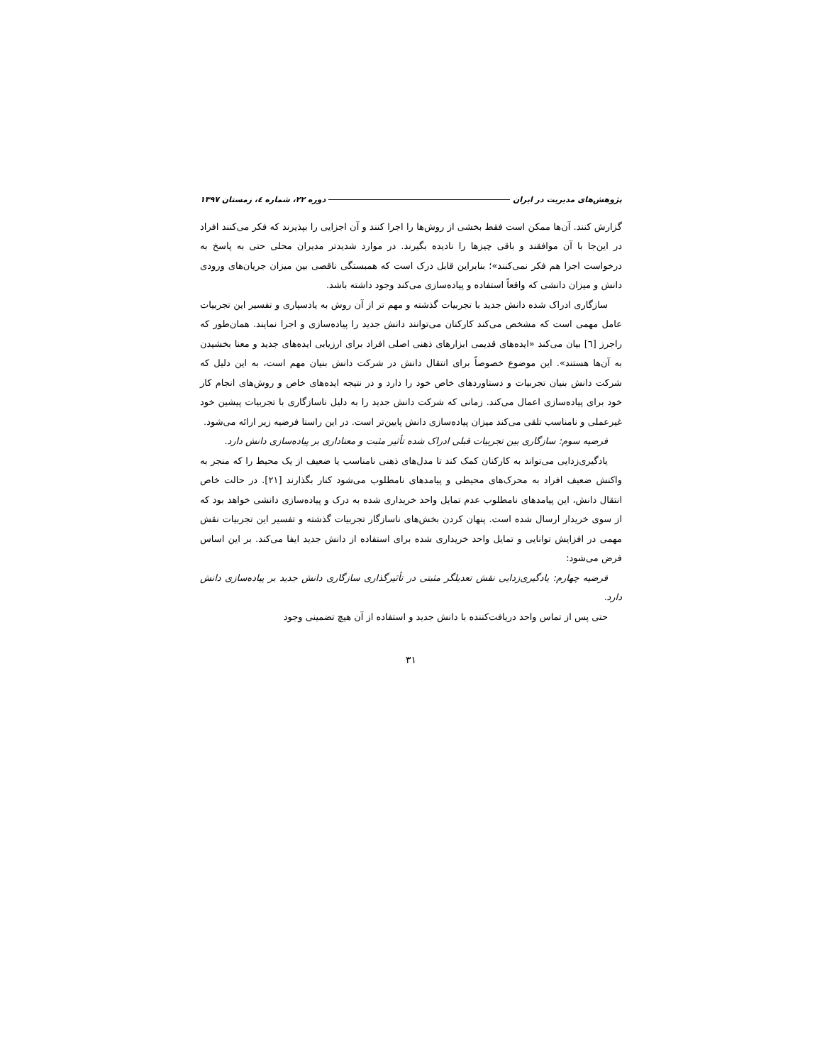پژوهش‌های مدیریت در ایران دوره ۲۲، شماره ٤، زمستان ۱۳۹۷
گزارش کنند. آن‌ها ممکن است فقط بخشی از روش‌ها را اجرا کنند و آن اجزایی را بپذیرند که فکر می‌کنند افراد در این‌جا با آن موافقند و باقی چیزها را نادیده بگیرند. در موارد شدیدتر مدیران محلی حتی به پاسخ به درخواست اجرا هم فکر نمی‌کنند»؛ بنابراین قابل درک است که همبستگی ناقصی بین میزان جریان‌های ورودی دانش و میزان دانشی که واقعاً استفاده و پیاده‌سازی می‌کند وجود داشته باشد.
سازگاری ادراک شده دانش جدید با تجربیات گذشته و مهم تر از آن روش به یادسپاری و تفسیر این تجربیات عامل مهمی است که مشخص می‌کند کارکنان می‌توانند دانش جدید را پیاده‌سازی و اجرا نمایند. همان‌طور که راجرز [٦] بیان می‌کند «ایده‌های قدیمی ابزارهای ذهنی اصلی افراد برای ارزیابی ایده‌های جدید و معنا بخشیدن به آن‌ها هستند». این موضوع خصوصاً برای انتقال دانش در شرکت دانش بنیان مهم است، به این دلیل که شرکت دانش بنیان تجربیات و دستاوردهای خاص خود را دارد و در نتیجه ایده‌های خاص و روش‌های انجام کار خود برای پیاده‌سازی اعمال می‌کند. زمانی که شرکت دانش جدید را به دلیل ناسازگاری با تجربیات پیشین خود غیرعملی و نامناسب تلقی می‌کند میزان پیاده‌سازی دانش پایین‌تر است. در این راستا فرضیه زیر ارائه می‌شود.
فرضیه سوم: سازگاری بین تجربیات قبلی ادراک شده تأثیر مثبت و معناداری بر پیاده‌سازی دانش دارد.
یادگیری‌زدایی می‌تواند به کارکنان کمک کند تا مدل‌های ذهنی نامناسب یا ضعیف از یک محیط را که منجر به واکنش ضعیف افراد به محرک‌های محیطی و پیامدهای نامطلوب می‌شود کنار بگذارند [۲۱]. در حالت خاص انتقال دانش، این پیامدهای نامطلوب عدم تمایل واحد خریداری شده به درک و پیاده‌سازی دانشی خواهد بود که از سوی خریدار ارسال شده است. پنهان کردن بخش‌های ناسازگار تجربیات گذشته و تفسیر این تجربیات نقش مهمی در افزایش توانایی و تمایل واحد خریداری شده برای استفاده از دانش جدید ایفا می‌کند. بر این اساس فرض می‌شود:
فرضیه چهارم: یادگیری‌زدایی نقش تعدیلگر مثبتی در تأثیرگذاری سازگاری دانش جدید بر پیاده‌سازی دانش دارد.
حتی پس از تماس واحد دریافت‌کننده با دانش جدید و استفاده از آن هیچ تضمینی وجود
۳۱